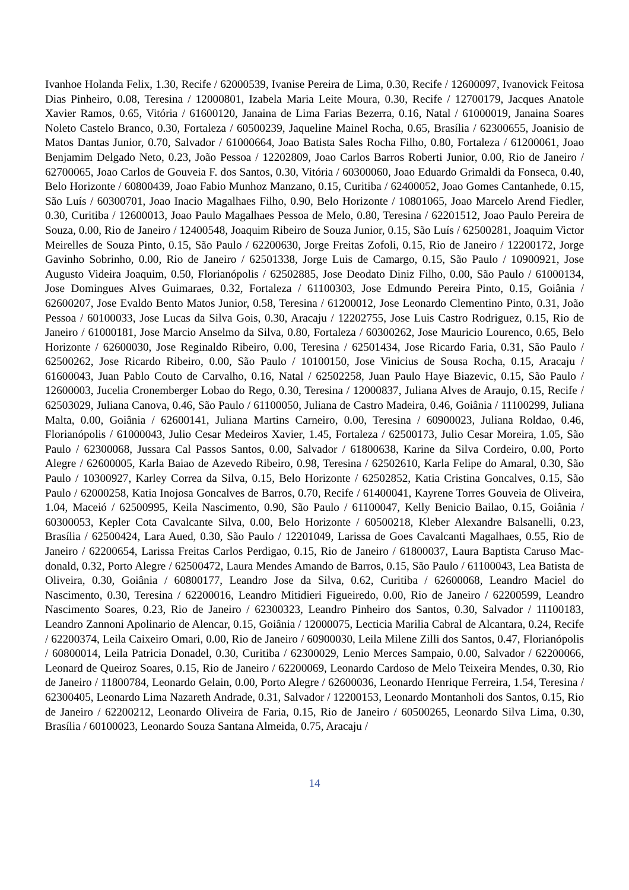Ivanhoe Holanda Felix, 1.30, Recife / 62000539, Ivanise Pereira de Lima, 0.30, Recife / 12600097, Ivanovick Feitosa Dias Pinheiro, 0.08, Teresina / 12000801, Izabela Maria Leite Moura, 0.30, Recife / 12700179, Jacques Anatole Xavier Ramos, 0.65, Vitória / 61600120, Janaina de Lima Farias Bezerra, 0.16, Natal / 61000019, Janaina Soares Noleto Castelo Branco, 0.30, Fortaleza / 60500239, Jaqueline Mainel Rocha, 0.65, Brasília / 62300655, Joanisio de Matos Dantas Junior, 0.70, Salvador / 61000664, Joao Batista Sales Rocha Filho, 0.80, Fortaleza / 61200061, Joao Benjamim Delgado Neto, 0.23, João Pessoa / 12202809, Joao Carlos Barros Roberti Junior, 0.00, Rio de Janeiro / 62700065, Joao Carlos de Gouveia F. dos Santos, 0.30, Vitória / 60300060, Joao Eduardo Grimaldi da Fonseca, 0.40, Belo Horizonte / 60800439, Joao Fabio Munhoz Manzano, 0.15, Curitiba / 62400052, Joao Gomes Cantanhede, 0.15, São Luís / 60300701, Joao Inacio Magalhaes Filho, 0.90, Belo Horizonte / 10801065, Joao Marcelo Arend Fiedler, 0.30, Curitiba / 12600013, Joao Paulo Magalhaes Pessoa de Melo, 0.80, Teresina / 62201512, Joao Paulo Pereira de Souza, 0.00, Rio de Janeiro / 12400548, Joaquim Ribeiro de Souza Junior, 0.15, São Luís / 62500281, Joaquim Victor Meirelles de Souza Pinto, 0.15, São Paulo / 62200630, Jorge Freitas Zofoli, 0.15, Rio de Janeiro / 12200172, Jorge Gavinho Sobrinho, 0.00, Rio de Janeiro / 62501338, Jorge Luis de Camargo, 0.15, São Paulo / 10900921, Jose Augusto Videira Joaquim, 0.50, Florianópolis / 62502885, Jose Deodato Diniz Filho, 0.00, São Paulo / 61000134, Jose Domingues Alves Guimaraes, 0.32, Fortaleza / 61100303, Jose Edmundo Pereira Pinto, 0.15, Goiânia / 62600207, Jose Evaldo Bento Matos Junior, 0.58, Teresina / 61200012, Jose Leonardo Clementino Pinto, 0.31, João Pessoa / 60100033, Jose Lucas da Silva Gois, 0.30, Aracaju / 12202755, Jose Luis Castro Rodriguez, 0.15, Rio de Janeiro / 61000181, Jose Marcio Anselmo da Silva, 0.80, Fortaleza / 60300262, Jose Mauricio Lourenco, 0.65, Belo Horizonte / 62600030, Jose Reginaldo Ribeiro, 0.00, Teresina / 62501434, Jose Ricardo Faria, 0.31, São Paulo / 62500262, Jose Ricardo Ribeiro, 0.00, São Paulo / 10100150, Jose Vinicius de Sousa Rocha, 0.15, Aracaju / 61600043, Juan Pablo Couto de Carvalho, 0.16, Natal / 62502258, Juan Paulo Haye Biazevic, 0.15, São Paulo / 12600003, Jucelia Cronemberger Lobao do Rego, 0.30, Teresina / 12000837, Juliana Alves de Araujo, 0.15, Recife / 62503029, Juliana Canova, 0.46, São Paulo / 61100050, Juliana de Castro Madeira, 0.46, Goiânia / 11100299, Juliana Malta, 0.00, Goiânia / 62600141, Juliana Martins Carneiro, 0.00, Teresina / 60900023, Juliana Roldao, 0.46, Florianópolis / 61000043, Julio Cesar Medeiros Xavier, 1.45, Fortaleza / 62500173, Julio Cesar Moreira, 1.05, São Paulo / 62300068, Jussara Cal Passos Santos, 0.00, Salvador / 61800638, Karine da Silva Cordeiro, 0.00, Porto Alegre / 62600005, Karla Baiao de Azevedo Ribeiro, 0.98, Teresina / 62502610, Karla Felipe do Amaral, 0.30, São Paulo / 10300927, Karley Correa da Silva, 0.15, Belo Horizonte / 62502852, Katia Cristina Goncalves, 0.15, São Paulo / 62000258, Katia Inojosa Goncalves de Barros, 0.70, Recife / 61400041, Kayrene Torres Gouveia de Oliveira, 1.04, Maceió / 62500995, Keila Nascimento, 0.90, São Paulo / 61100047, Kelly Benicio Bailao, 0.15, Goiânia / 60300053, Kepler Cota Cavalcante Silva, 0.00, Belo Horizonte / 60500218, Kleber Alexandre Balsanelli, 0.23, Brasília / 62500424, Lara Aued, 0.30, São Paulo / 12201049, Larissa de Goes Cavalcanti Magalhaes, 0.55, Rio de Janeiro / 62200654, Larissa Freitas Carlos Perdigao, 0.15, Rio de Janeiro / 61800037, Laura Baptista Caruso Mac-donald, 0.32, Porto Alegre / 62500472, Laura Mendes Amando de Barros, 0.15, São Paulo / 61100043, Lea Batista de Oliveira, 0.30, Goiânia / 60800177, Leandro Jose da Silva, 0.62, Curitiba / 62600068, Leandro Maciel do Nascimento, 0.30, Teresina / 62200016, Leandro Mitidieri Figueiredo, 0.00, Rio de Janeiro / 62200599, Leandro Nascimento Soares, 0.23, Rio de Janeiro / 62300323, Leandro Pinheiro dos Santos, 0.30, Salvador / 11100183, Leandro Zannoni Apolinario de Alencar, 0.15, Goiânia / 12000075, Lecticia Marilia Cabral de Alcantara, 0.24, Recife / 62200374, Leila Caixeiro Omari, 0.00, Rio de Janeiro / 60900030, Leila Milene Zilli dos Santos, 0.47, Florianópolis / 60800014, Leila Patricia Donadel, 0.30, Curitiba / 62300029, Lenio Merces Sampaio, 0.00, Salvador / 62200066, Leonard de Queiroz Soares, 0.15, Rio de Janeiro / 62200069, Leonardo Cardoso de Melo Teixeira Mendes, 0.30, Rio de Janeiro / 11800784, Leonardo Gelain, 0.00, Porto Alegre / 62600036, Leonardo Henrique Ferreira, 1.54, Teresina / 62300405, Leonardo Lima Nazareth Andrade, 0.31, Salvador / 12200153, Leonardo Montanholi dos Santos, 0.15, Rio de Janeiro / 62200212, Leonardo Oliveira de Faria, 0.15, Rio de Janeiro / 60500265, Leonardo Silva Lima, 0.30, Brasília / 60100023, Leonardo Souza Santana Almeida, 0.75, Aracaju /
14